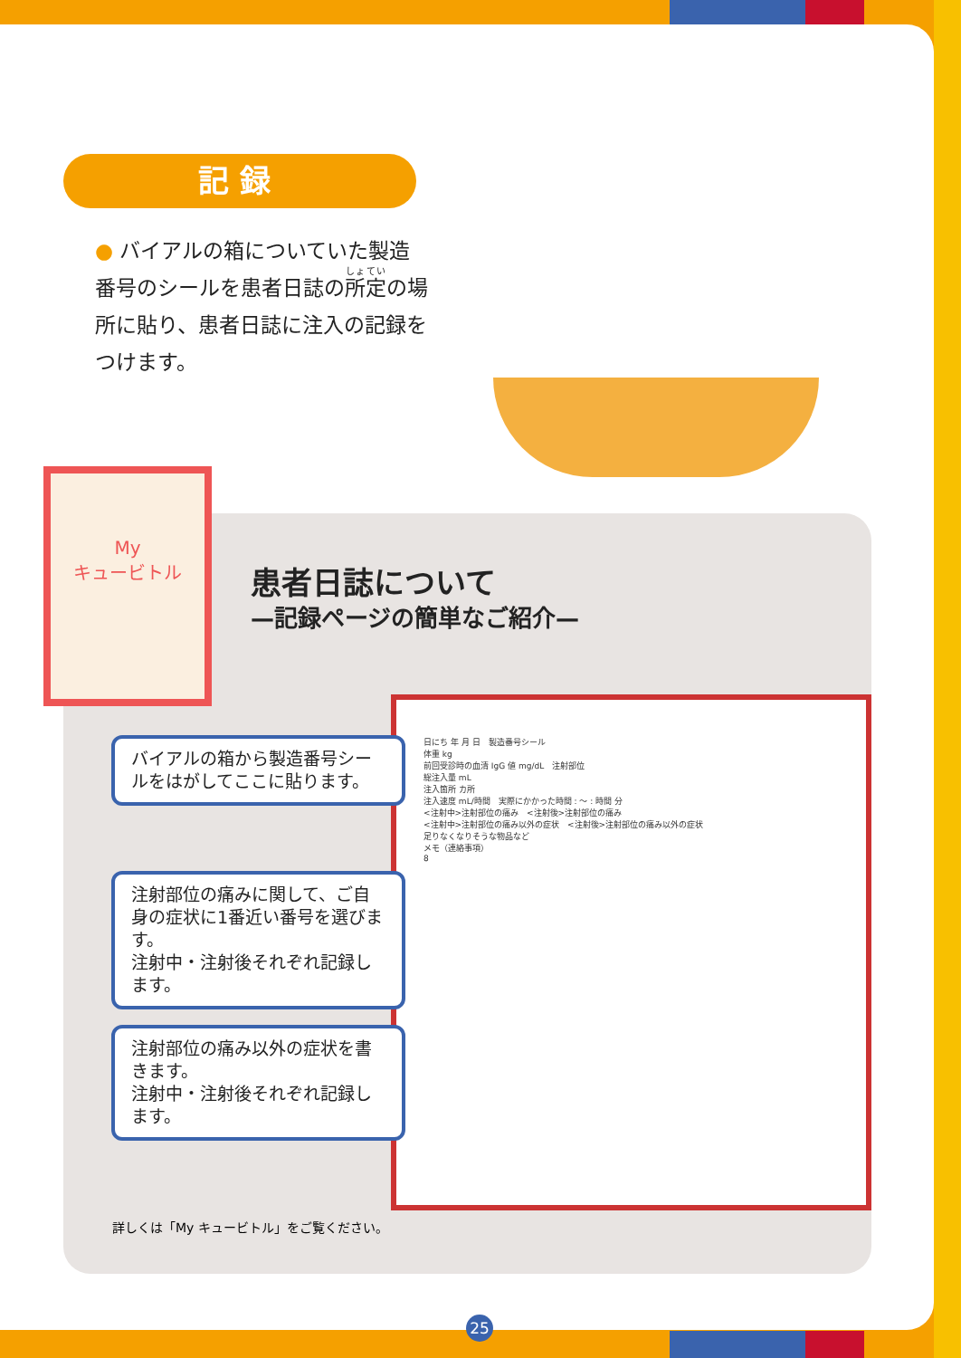記録
● バイアルの箱についていた製造番号のシールを患者日誌の所定の場所に貼り、患者日誌に注入の記録をつけます。
My
キュービトル
患者日誌について
—記録ページの簡単なご紹介—
日にち 年 月 日　製造番号シール
体重 kg
前回受診時の血清 IgG 値 mg/dL　注射部位
総注入量 mL
注入箇所 カ所
注入速度 mL/時間　実際にかかった時間 : ～ : 時間 分
<注射中>注射部位の痛み　<注射後>注射部位の痛み
<注射中>注射部位の痛み以外の症状　<注射後>注射部位の痛み以外の症状
足りなくなりそうな物品など
メモ（連絡事項）
8
バイアルの箱から製造番号シールをはがしてここに貼ります。
注射部位の痛みに関して、ご自身の症状に1番近い番号を選びます。
注射中・注射後それぞれ記録します。
注射部位の痛み以外の症状を書きます。
注射中・注射後それぞれ記録します。
詳しくは「My キュービトル」をご覧ください。
25